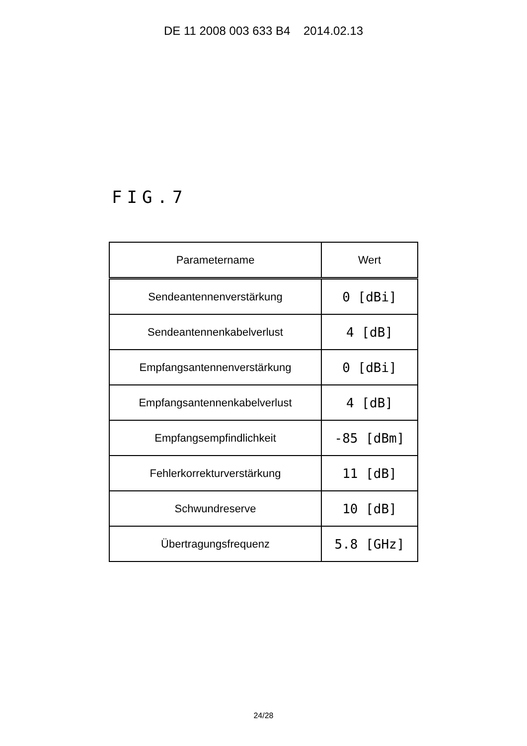DE 11 2008 003 633 B4 2014.02.13
FIG.7
| Parametername | Wert |
| --- | --- |
| Sendeantennenverstärkung | 0 [dBi] |
| Sendeantennenkabelverlust | 4 [dB] |
| Empfangsantennenverstärkung | 0 [dBi] |
| Empfangsantennenkabelverlust | 4 [dB] |
| Empfangsempfindlichkeit | -85 [dBm] |
| Fehlerkorrekturverstärkung | 11 [dB] |
| Schwundreserve | 10 [dB] |
| Übertragungsfrequenz | 5.8 [GHz] |
24/28